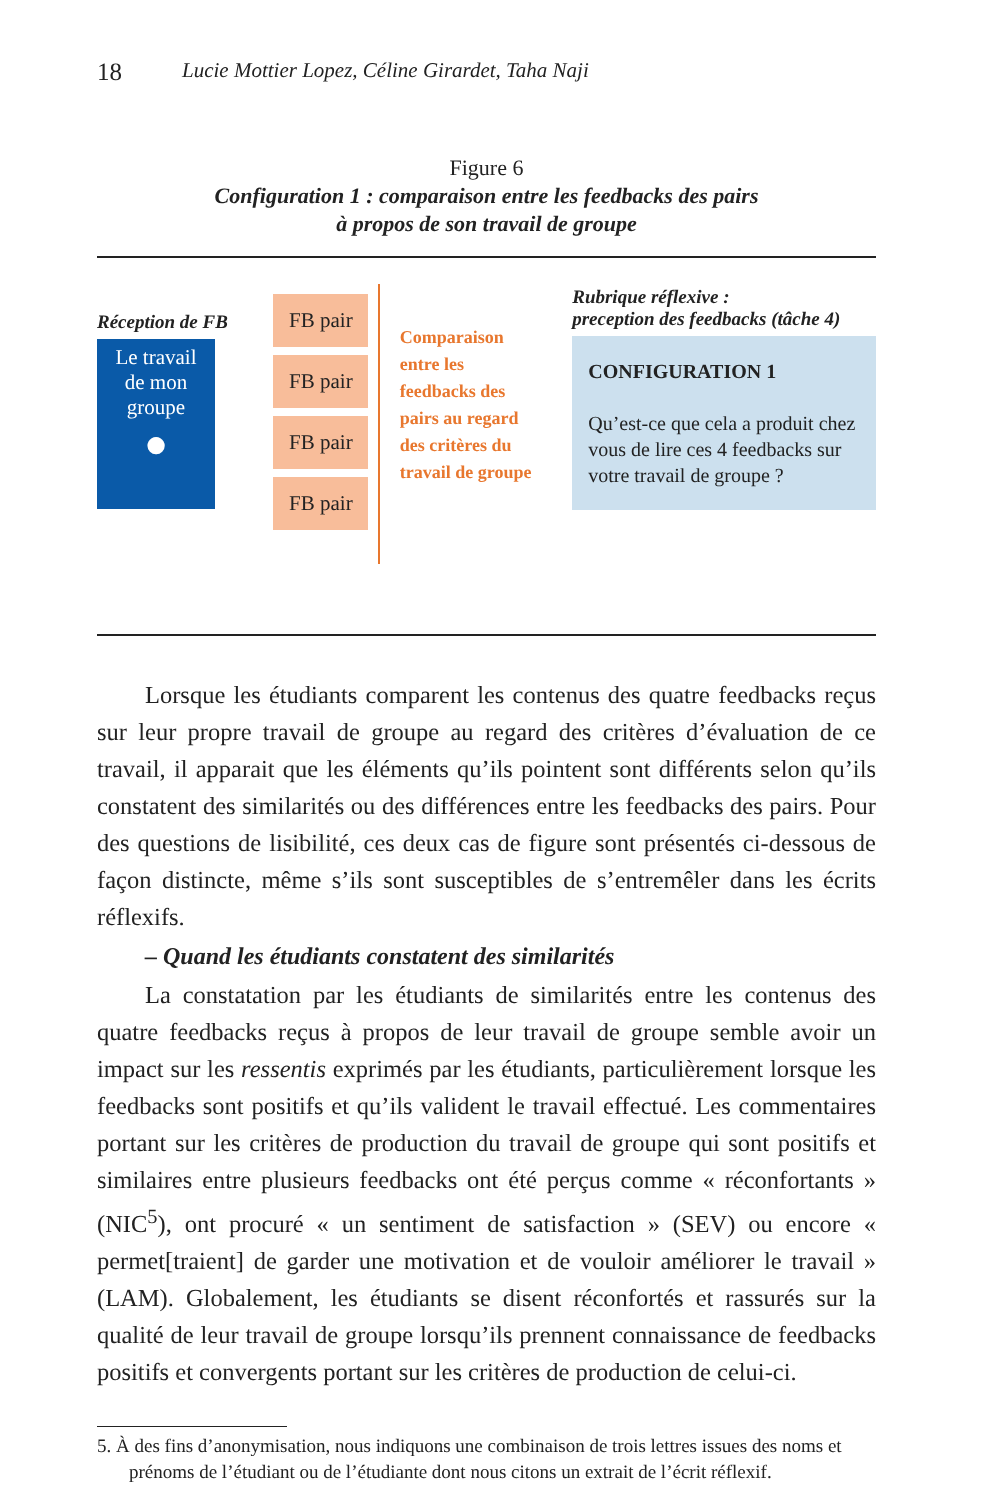18 Lucie Mottier Lopez, Céline Girardet, Taha Naji
Figure 6
Configuration 1 : comparaison entre les feedbacks des pairs
à propos de son travail de groupe
Réception de FB
Le travail
de mon
groupe
●
FB pair
FB pair
FB pair
FB pair
Comparaison entre les feedbacks des pairs au regard des critères du travail de groupe
Rubrique réflexive :
preception des feedbacks (tâche 4)
CONFIGURATION 1
Qu’est-ce que cela a produit chez vous de lire ces 4 feedbacks sur votre travail de groupe ?
Lorsque les étudiants comparent les contenus des quatre feedbacks reçus sur leur propre travail de groupe au regard des critères d’évaluation de ce travail, il apparait que les éléments qu’ils pointent sont différents selon qu’ils constatent des similarités ou des différences entre les feedbacks des pairs. Pour des questions de lisibilité, ces deux cas de figure sont présentés ci-dessous de façon distincte, même s’ils sont susceptibles de s’entremêler dans les écrits réflexifs.
– Quand les étudiants constatent des similarités
La constatation par les étudiants de similarités entre les contenus des quatre feedbacks reçus à propos de leur travail de groupe semble avoir un impact sur les ressentis exprimés par les étudiants, particulièrement lorsque les feedbacks sont positifs et qu’ils valident le travail effectué. Les commentaires portant sur les critères de production du travail de groupe qui sont positifs et similaires entre plusieurs feedbacks ont été perçus comme « réconfortants » (NIC<sup>5</sup>), ont procuré « un sentiment de satisfaction » (SEV) ou encore « permet[traient] de garder une motivation et de vouloir améliorer le travail » (LAM). Globalement, les étudiants se disent réconfortés et rassurés sur la qualité de leur travail de groupe lorsqu’ils prennent connaissance de feedbacks positifs et convergents portant sur les critères de production de celui-ci.
5. À des fins d’anonymisation, nous indiquons une combinaison de trois lettres issues des noms et prénoms de l’étudiant ou de l’étudiante dont nous citons un extrait de l’écrit réflexif.